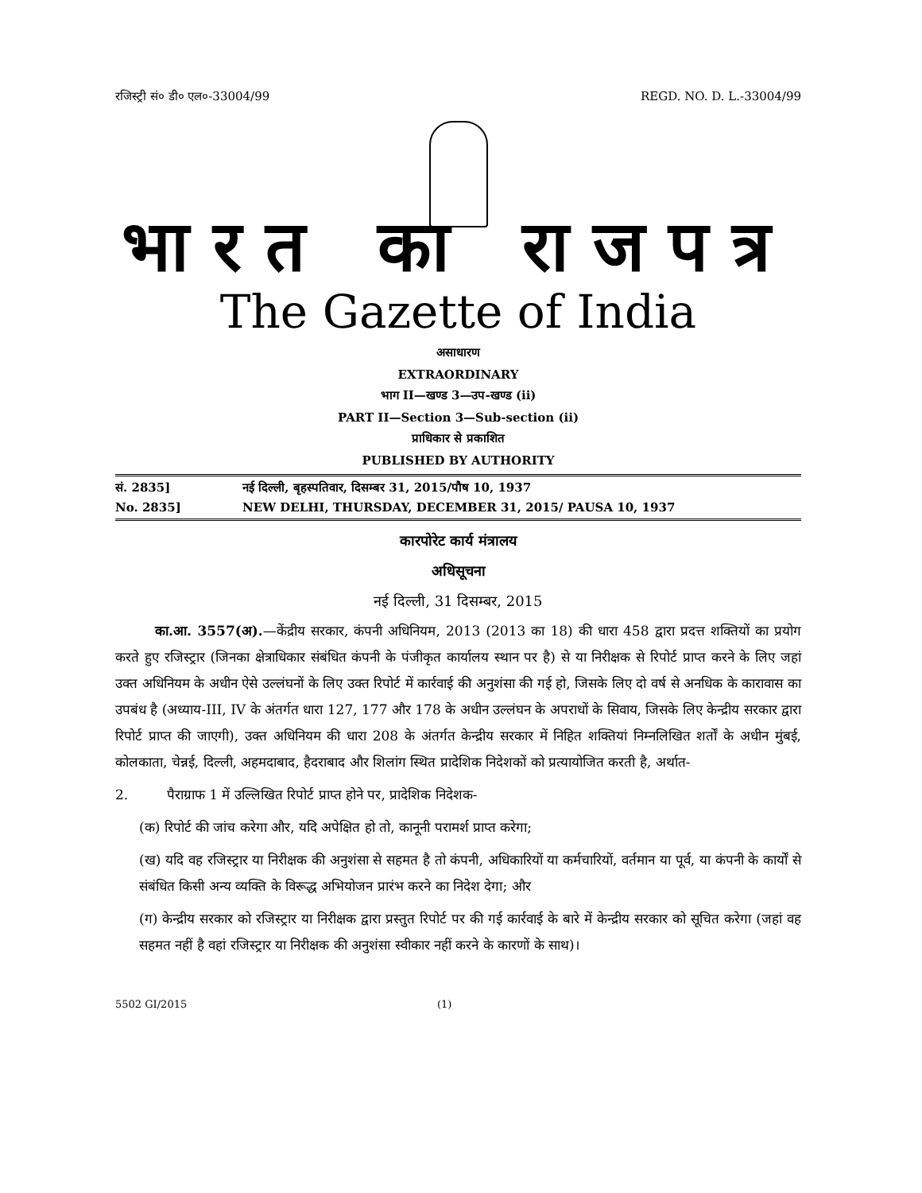रजिस्ट्री सं० डी० एल०-33004/99 REGD. NO. D. L.-33004/99
भारत का राजपत्र
The Gazette of India
असाधारण
EXTRAORDINARY
भाग II—खण्ड 3—उप-खण्ड (ii)
PART II—Section 3—Sub-section (ii)
प्राधिकार से प्रकाशित
PUBLISHED BY AUTHORITY
सं. 2835] नई दिल्ली, बृहस्पतिवार, दिसम्बर 31, 2015/पौष 10, 1937
No. 2835] NEW DELHI, THURSDAY, DECEMBER 31, 2015/ PAUSA 10, 1937
कारपोरेट कार्य मंत्रालय
अधिसूचना
नई दिल्ली, 31 दिसम्बर, 2015
का.आ. 3557(अ).—केंद्रीय सरकार, कंपनी अधिनियम, 2013 (2013 का 18) की धारा 458 द्वारा प्रदत्त शक्तियों का प्रयोग करते हुए रजिस्ट्रार (जिनका क्षेत्राधिकार संबंधित कंपनी के पंजीकृत कार्यालय स्थान पर है) से या निरीक्षक से रिपोर्ट प्राप्त करने के लिए जहां उक्त अधिनियम के अधीन ऐसे उल्लंघनों के लिए उक्त रिपोर्ट में कार्रवाई की अनुशंसा की गई हो, जिसके लिए दो वर्ष से अनधिक के कारावास का उपबंध है (अध्याय-III, IV के अंतर्गत धारा 127, 177 और 178 के अधीन उल्लंघन के अपराधों के सिवाय, जिसके लिए केन्द्रीय सरकार द्वारा रिपोर्ट प्राप्त की जाएगी), उक्त अधिनियम की धारा 208 के अंतर्गत केन्द्रीय सरकार में निहित शक्तियां निम्नलिखित शर्तों के अधीन मुंबई, कोलकाता, चेन्नई, दिल्ली, अहमदाबाद, हैदराबाद और शिलांग स्थित प्रादेशिक निदेशकों को प्रत्यायोजित करती है, अर्थात-
2. पैराग्राफ 1 में उल्लिखित रिपोर्ट प्राप्त होने पर, प्रादेशिक निदेशक-
(क) रिपोर्ट की जांच करेगा और, यदि अपेक्षित हो तो, कानूनी परामर्श प्राप्त करेगा;
(ख) यदि वह रजिस्ट्रार या निरीक्षक की अनुशंसा से सहमत है तो कंपनी, अधिकारियों या कर्मचारियों, वर्तमान या पूर्व, या कंपनी के कार्यों से संबंधित किसी अन्य व्यक्ति के विरूद्ध अभियोजन प्रारंभ करने का निदेश देगा; और
(ग) केन्द्रीय सरकार को रजिस्ट्रार या निरीक्षक द्वारा प्रस्तुत रिपोर्ट पर की गई कार्रवाई के बारे में केन्द्रीय सरकार को सूचित करेगा (जहां वह सहमत नहीं है वहां रजिस्ट्रार या निरीक्षक की अनुशंसा स्वीकार नहीं करने के कारणों के साथ)।
5502 GI/2015 (1)